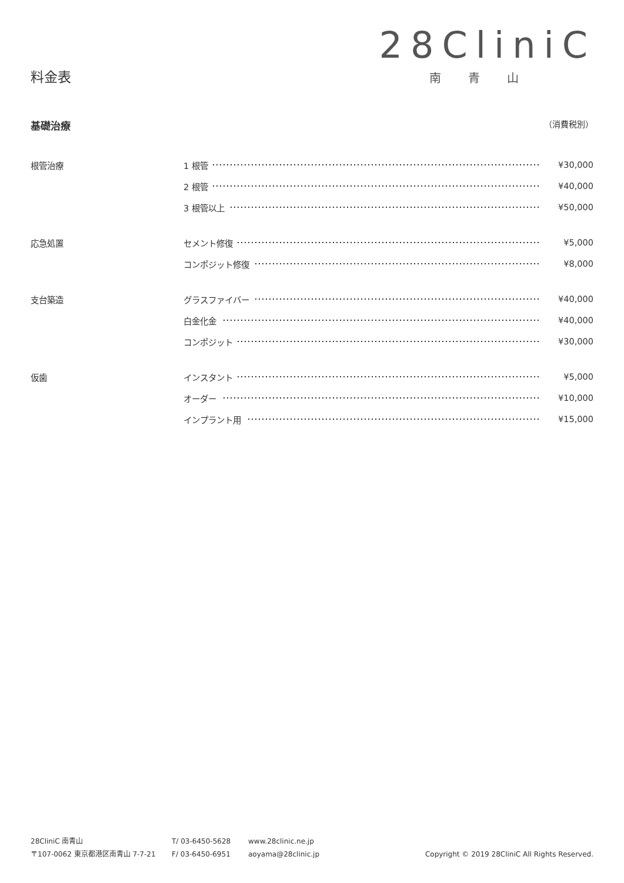28CliniC
南青山
料金表
基礎治療 （消費税別）
| 根管治療 | 1 根管 | ¥30,000 |
| | 2 根管 | ¥40,000 |
| | 3 根管以上 | ¥50,000 |
| 応急処置 | セメント修復 | ¥5,000 |
| | コンポジット修復 | ¥8,000 |
| 支台築造 | グラスファイバー | ¥40,000 |
| | 白金化金 | ¥40,000 |
| | コンポジット | ¥30,000 |
| 仮歯 | インスタント | ¥5,000 |
| | オーダー | ¥10,000 |
| | インプラント用 | ¥15,000 |
28CliniC 南青山
〒107-0062 東京都港区南青山 7-7-21
T/ 03-6450-5628
F/ 03-6450-6951
www.28clinic.ne.jp
aoyama@28clinic.jp
Copyright © 2019 28CliniC All Rights Reserved.